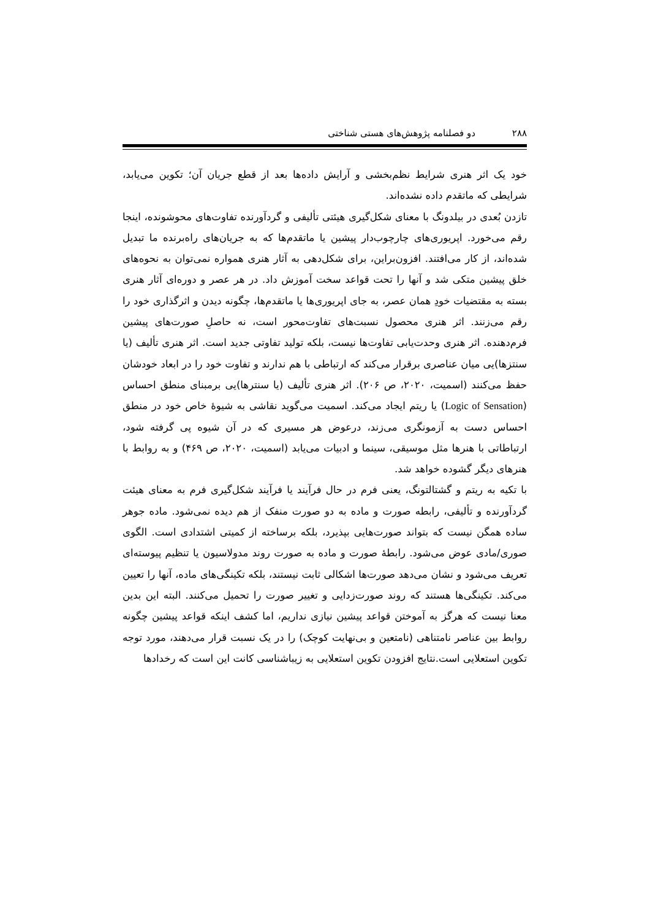۲۸۸ دو فصلنامه پژوهش‌های هستی شناختی
خود یک اثر هنری شرایط نظم‌بخشی و آرایش داده‌ها بعد از قطع جریان آن؛ تکوین می‌یابد، شرایطی که ماتقدم داده نشده‌اند.
تازدن بُعدی در بیلدونگ با معنای شکل‌گیری هیئتی تألیفی و گردآورنده تفاوت‌های محوشونده، اینجا رقم می‌خورد. اپریوری‌های چارچوب‌دار پیشین یا ماتقدم‌ها که به جریان‌های راه‌برنده ما تبدیل شده‌اند، از کار می‌افتند. افزون‌براین، برای شکل‌دهی به آثار هنری همواره نمی‌توان به نحوه‌های خلق پیشین متکی شد و آنها را تحت قواعد سخت آموزش داد. در هر عصر و دوره‌ای آثار هنری بسته به مقتضیات خودِ همان عصر، به جای اپریوری‌ها یا ماتقدم‌ها، چگونه دیدن و اثرگذاری خود را رقم می‌زنند. اثر هنری محصول نسبت‌های تفاوت‌محور است، نه حاصلِ صورت‌های پیشین فرم‌دهنده. اثر هنری وحدت‌یابی تفاوت‌ها نیست، بلکه تولید تفاوتی جدید است. اثر هنری تألیف (یا سنتزها)یی میان عناصری برقرار می‌کند که ارتباطی با هم ندارند و تفاوت خود را در ابعاد خودشان حفظ می‌کنند (اسمیت، ۲۰۲۰، ص ۲۰۶). اثر هنری تألیف (یا سنترها)یی برمبنای منطق احساس (Logic of Sensation) یا ریتم ایجاد می‌کند. اسمیت می‌گوید نقاشی به شیوۀ خاص خود در منطق احساس دست به آزمونگری می‌زند، درعوض هر مسیری که در آن شیوه پی گرفته شود، ارتباطاتی با هنرها مثل موسیقی، سینما و ادبیات می‌یابد (اسمیت، ۲۰۲۰، ص ۴۶۹) و به روابط با هنرهای دیگر گشوده خواهد شد.
با تکیه به ریتم و گشتالتونگ، یعنی فرم در حال فرآیند یا فرآیند شکل‌گیری فرم به معنای هیئت گردآورنده و تألیفی، رابطه صورت و ماده به دو صورت منفک از هم دیده نمی‌شود. ماده جوهر ساده همگن نیست که بتواند صورت‌هایی بپذیرد، بلکه برساخته از کمیتی اشتدادی است. الگوی صوری/مادی عوض می‌شود. رابطۀ صورت و ماده به صورت روند مدولاسیون یا تنظیم پیوسته‌ای تعریف می‌شود و نشان می‌دهد صورت‌ها اشکالی ثابت نیستند، بلکه تکینگی‌های ماده، آنها را تعیین می‌کند. تکینگی‌ها هستند که روند صورت‌زدایی و تغییر صورت را تحمیل می‌کنند. البته این بدین معنا نیست که هرگز به آموختن قواعد پیشین نیازی نداریم، اما کشف اینکه قواعد پیشین چگونه روابط بین عناصر نامتناهی (نامتعین و بی‌نهایت کوچک) را در یک نسبت قرار می‌دهند، مورد توجه تکوین استعلایی است.نتایج افزودن تکوین استعلایی به زیباشناسی کانت این است که رخدادها